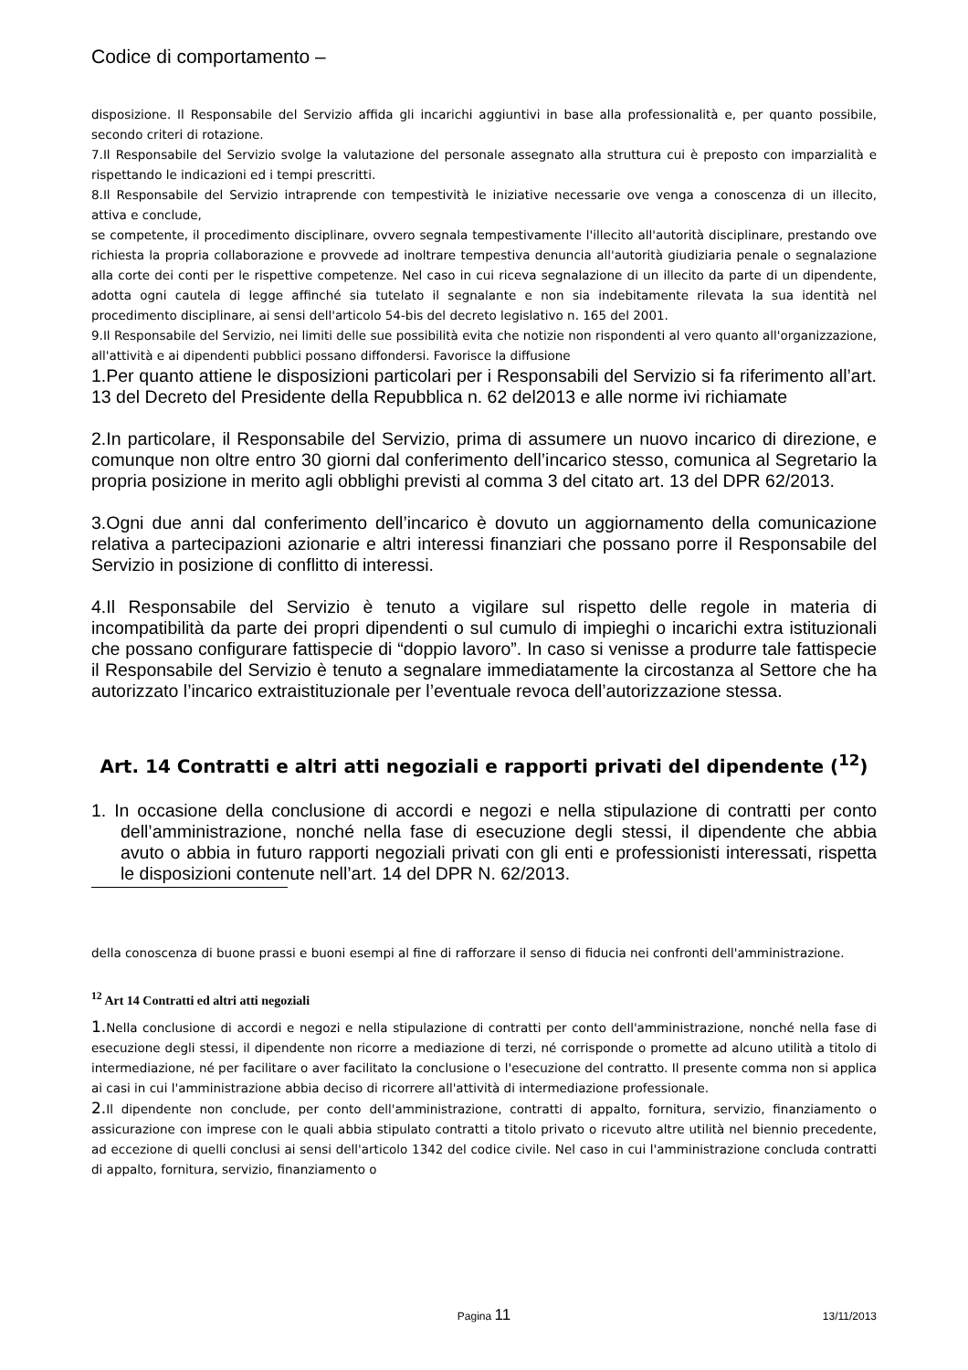Codice di comportamento –
disposizione. Il Responsabile del Servizio affida gli incarichi aggiuntivi in base alla professionalità e, per quanto possibile, secondo criteri di rotazione.
7.Il Responsabile del Servizio svolge la valutazione del personale assegnato alla struttura cui è preposto con imparzialità e rispettando le indicazioni ed i tempi prescritti.
8.Il Responsabile del Servizio intraprende con tempestività le iniziative necessarie ove venga a conoscenza di un illecito, attiva e conclude,
se competente, il procedimento disciplinare, ovvero segnala tempestivamente l'illecito all'autorità disciplinare, prestando ove richiesta la propria collaborazione e provvede ad inoltrare tempestiva denuncia all'autorità giudiziaria penale o segnalazione alla corte dei conti per le rispettive competenze. Nel caso in cui riceva segnalazione di un illecito da parte di un dipendente, adotta ogni cautela di legge affinché sia tutelato il segnalante e non sia indebitamente rilevata la sua identità nel procedimento disciplinare, ai sensi dell'articolo 54-bis del decreto legislativo n. 165 del 2001.
9.Il Responsabile del Servizio, nei limiti delle sue possibilità evita che notizie non rispondenti al vero quanto all'organizzazione, all'attività e ai dipendenti pubblici possano diffondersi. Favorisce la diffusione
1.Per quanto attiene le disposizioni particolari per i Responsabili del Servizio si fa riferimento all’art. 13 del Decreto del Presidente della Repubblica n. 62 del2013 e alle norme ivi richiamate
2.In particolare, il Responsabile del Servizio, prima di assumere un nuovo incarico di direzione, e comunque non oltre entro 30 giorni dal conferimento dell’incarico stesso, comunica al Segretario la propria posizione in merito agli obblighi previsti al comma 3 del citato art. 13 del DPR 62/2013.
3.Ogni due anni dal conferimento dell’incarico è dovuto un aggiornamento della comunicazione relativa a partecipazioni azionarie e altri interessi finanziari che possano porre il Responsabile del Servizio in posizione di conflitto di interessi.
4.Il Responsabile del Servizio è tenuto a vigilare sul rispetto delle regole in materia di incompatibilità da parte dei propri dipendenti o sul cumulo di impieghi o incarichi extra istituzionali che possano configurare fattispecie di “doppio lavoro”. In caso si venisse a produrre tale fattispecie il Responsabile del Servizio è tenuto a segnalare immediatamente la circostanza al Settore che ha autorizzato l’incarico extraistituzionale per l’eventuale revoca dell’autorizzazione stessa.
Art. 14 Contratti e altri atti negoziali e rapporti privati del dipendente (<sup>12</sup>)
1. In occasione della conclusione di accordi e negozi e nella stipulazione di contratti per conto dell’amministrazione, nonché nella fase di esecuzione degli stessi, il dipendente che abbia avuto o abbia in futuro rapporti negoziali privati con gli enti e professionisti interessati, rispetta le disposizioni contenute nell’art. 14 del DPR N. 62/2013.
della conoscenza di buone prassi e buoni esempi al fine di rafforzare il senso di fiducia nei confronti dell'amministrazione.
<sup>12</sup> Art 14 Contratti ed altri atti negoziali
1. Nella conclusione di accordi e negozi e nella stipulazione di contratti per conto dell'amministrazione, nonché nella fase di esecuzione degli stessi, il dipendente non ricorre a mediazione di terzi, né corrisponde o promette ad alcuno utilità a titolo di intermediazione, né per facilitare o aver facilitato la conclusione o l'esecuzione del contratto. Il presente comma non si applica ai casi in cui l'amministrazione abbia deciso di ricorrere all'attività di intermediazione professionale.
2. Il dipendente non conclude, per conto dell'amministrazione, contratti di appalto, fornitura, servizio, finanziamento o assicurazione con imprese con le quali abbia stipulato contratti a titolo privato o ricevuto altre utilità nel biennio precedente, ad eccezione di quelli conclusi ai sensi dell'articolo 1342 del codice civile. Nel caso in cui l'amministrazione concluda contratti di appalto, fornitura, servizio, finanziamento o
Pagina 11
13/11/2013